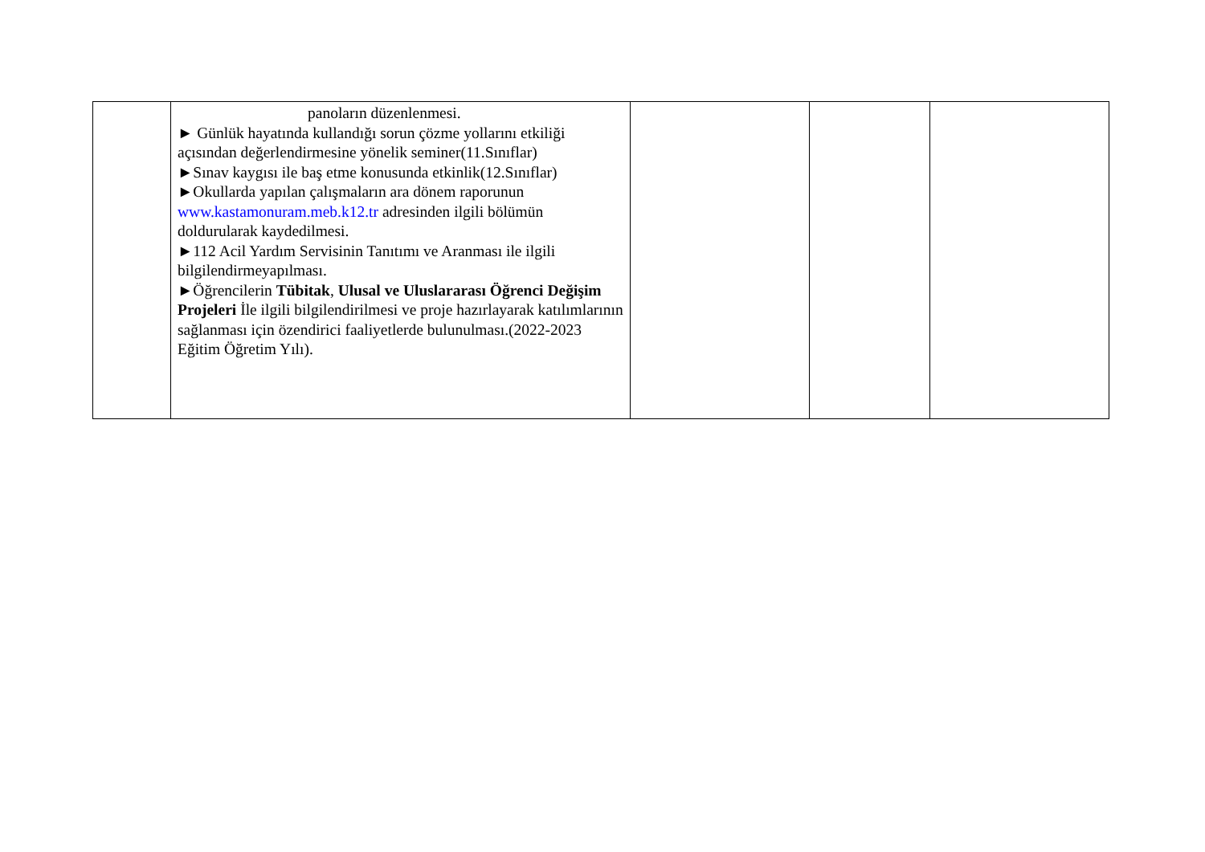| | panoların düzenlenmesi. ► Günlük hayatında kullandığı sorun çözme yollarını etkiliği açısından değerlendirmesine yönelik seminer(11.Sınıflar) ►Sınav kaygısı ile baş etme konusunda etkinlik(12.Sınıflar) ►Okullarda yapılan çalışmaların ara dönem raporunun www.kastamonuram.meb.k12.tr adresinden ilgili bölümün doldurularak kaydedilmesi. ►112 Acil Yardım Servisinin Tanıtımı ve Aranması ile ilgili bilgilendirmeyapılması. ►Öğrencilerin Tübitak , Ulusal ve Uluslararası Öğrenci Değişim Projeleri İle ilgili bilgilendirilmesi ve proje hazırlayarak katılımlarının sağlanması için özendirici faaliyetlerde bulunulması.(2022-2023 Eğitim Öğretim Yılı). | | | |